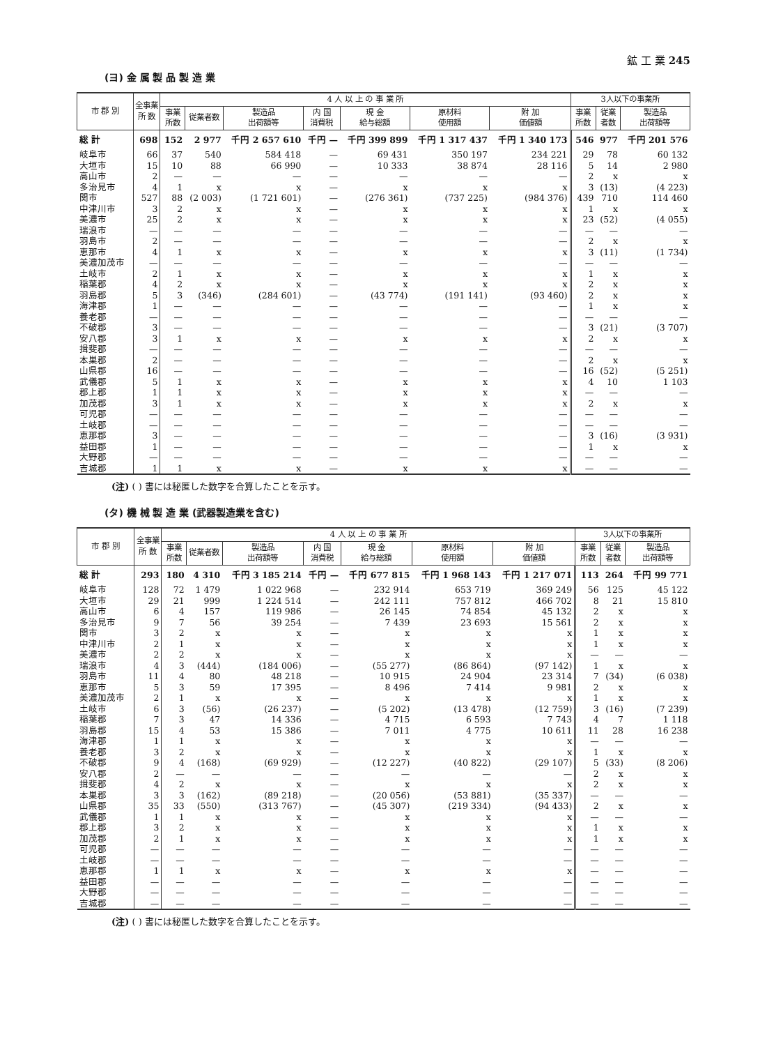鉱 工 業 245
(ヨ) 金 属 製 品 製 造 業
| 市 郡 別 | 全事業 所 数 | 4 人 以 上 の 事 業 所 | | | | | | | 3人以下の事業所 | | |
| --- | --- | --- | --- | --- | --- | --- | --- | --- | --- | --- | --- |
| | | 事業 所数 | 従業者数 | 製造品 出荷額等 | 内 国 消費税 | 現 金 給与総額 | 原材料 使用額 | 附 加 価値額 | 事業 所数 | 従業 者数 | 製造品 出荷額等 |
| 総 計 | 698 | 152 | 2 977 | 千円 2 657 610 | 千円 — | 千円 399 899 | 千円 1 317 437 | 千円 1 340 173 | 546 | 977 | 千円 201 576 |
| 岐阜市 | 66 | 37 | 540 | 584 418 | — | 69 431 | 350 197 | 234 221 | 29 | 78 | 60 132 |
| 大垣市 | 15 | 10 | 88 | 66 990 | — | 10 333 | 38 874 | 28 116 | 5 | 14 | 2 980 |
| 高山市 | 2 | — | — | — | — | — | — | — | 2 | x | x |
| 多治見市 | 4 | 1 | x | x | — | x | x | x | 3 | (13) | (4 223) |
| 関市 | 527 | 88 | (2 003) | (1 721 601) | — | (276 361) | (737 225) | (984 376) | 439 | 710 | 114 460 |
| 中津川市 | 3 | 2 | x | x | — | x | x | x | 1 | x | x |
| 美濃市 | 25 | 2 | x | x | — | x | x | x | 23 | (52) | (4 055) |
| 瑞浪市 | — | — | — | — | — | — | — | — | — | — | — |
| 羽島市 | 2 | — | — | — | — | — | — | — | 2 | x | x |
| 恵那市 | 4 | 1 | x | x | — | x | x | x | 3 | (11) | (1 734) |
| 美濃加茂市 | — | — | — | — | — | — | — | — | — | — | — |
| 土岐市 | 2 | 1 | x | x | — | x | x | x | 1 | x | x |
| 稲葉郡 | 4 | 2 | x | x | — | x | x | x | 2 | x | x |
| 羽島郡 | 5 | 3 | (346) | (284 601) | — | (43 774) | (191 141) | (93 460) | 2 | x | x |
| 海津郡 | 1 | — | — | — | — | — | — | — | 1 | x | x |
| 養老郡 | — | — | — | — | — | — | — | — | — | — | — |
| 不破郡 | 3 | — | — | — | — | — | — | — | 3 | (21) | (3 707) |
| 安八郡 | 3 | 1 | x | x | — | x | x | x | 2 | x | x |
| 揖斐郡 | — | — | — | — | — | — | — | — | — | — | — |
| 本巣郡 | 2 | — | — | — | — | — | — | — | 2 | x | x |
| 山県郡 | 16 | — | — | — | — | — | — | — | 16 | (52) | (5 251) |
| 武儀郡 | 5 | 1 | x | x | — | x | x | x | 4 | 10 | 1 103 |
| 郡上郡 | 1 | 1 | x | x | — | x | x | x | — | — | — |
| 加茂郡 | 3 | 1 | x | x | — | x | x | x | 2 | x | x |
| 可児郡 | — | — | — | — | — | — | — | — | — | — | — |
| 土岐郡 | — | — | — | — | — | — | — | — | — | — | — |
| 恵那郡 | 3 | — | — | — | — | — | — | — | 3 | (16) | (3 931) |
| 益田郡 | 1 | — | — | — | — | — | — | — | 1 | x | x |
| 大野郡 | — | — | — | — | — | — | — | — | — | — | — |
| 吉城郡 | 1 | 1 | x | x | — | x | x | x | — | — | — |
(注) ( ) 書には秘匿した数字を合算したことを示す。
(タ) 機 械 製 造 業 (武器製造業を含む)
| 市 郡 別 | 全事業 所 数 | 4 人 以 上 の 事 業 所 | | | | | | | 3人以下の事業所 | | |
| --- | --- | --- | --- | --- | --- | --- | --- | --- | --- | --- | --- |
| | | 事業 所数 | 従業者数 | 製造品 出荷額等 | 内 国 消費税 | 現 金 給与総額 | 原材料 使用額 | 附 加 価値額 | 事業 所数 | 従業 者数 | 製造品 出荷額等 |
| 総 計 | 293 | 180 | 4 310 | 千円 3 185 214 | 千円 — | 千円 677 815 | 千円 1 968 143 | 千円 1 217 071 | 113 | 264 | 千円 99 771 |
| 岐阜市 | 128 | 72 | 1 479 | 1 022 968 | — | 232 914 | 653 719 | 369 249 | 56 | 125 | 45 122 |
| 大垣市 | 29 | 21 | 999 | 1 224 514 | — | 242 111 | 757 812 | 466 702 | 8 | 21 | 15 810 |
| 高山市 | 6 | 4 | 157 | 119 986 | — | 26 145 | 74 854 | 45 132 | 2 | x | x |
| 多治見市 | 9 | 7 | 56 | 39 254 | — | 7 439 | 23 693 | 15 561 | 2 | x | x |
| 関市 | 3 | 2 | x | x | — | x | x | x | 1 | x | x |
| 中津川市 | 2 | 1 | x | x | — | x | x | x | 1 | x | x |
| 美濃市 | 2 | 2 | x | x | — | x | x | x | — | — | — |
| 瑞浪市 | 4 | 3 | (444) | (184 006) | — | (55 277) | (86 864) | (97 142) | 1 | x | x |
| 羽島市 | 11 | 4 | 80 | 48 218 | — | 10 915 | 24 904 | 23 314 | 7 | (34) | (6 038) |
| 恵那市 | 5 | 3 | 59 | 17 395 | — | 8 496 | 7 414 | 9 981 | 2 | x | x |
| 美濃加茂市 | 2 | 1 | x | x | — | x | x | x | 1 | x | x |
| 土岐市 | 6 | 3 | (56) | (26 237) | — | (5 202) | (13 478) | (12 759) | 3 | (16) | (7 239) |
| 稲葉郡 | 7 | 3 | 47 | 14 336 | — | 4 715 | 6 593 | 7 743 | 4 | 7 | 1 118 |
| 羽島郡 | 15 | 4 | 53 | 15 386 | — | 7 011 | 4 775 | 10 611 | 11 | 28 | 16 238 |
| 海津郡 | 1 | 1 | x | x | — | x | x | x | — | — | — |
| 養老郡 | 3 | 2 | x | x | — | x | x | x | 1 | x | x |
| 不破郡 | 9 | 4 | (168) | (69 929) | — | (12 227) | (40 822) | (29 107) | 5 | (33) | (8 206) |
| 安八郡 | 2 | — | — | — | — | — | — | — | 2 | x | x |
| 揖斐郡 | 4 | 2 | x | x | — | x | x | x | 2 | x | x |
| 本巣郡 | 3 | 3 | (162) | (89 218) | — | (20 056) | (53 881) | (35 337) | — | — | — |
| 山県郡 | 35 | 33 | (550) | (313 767) | — | (45 307) | (219 334) | (94 433) | 2 | x | x |
| 武儀郡 | 1 | 1 | x | x | — | x | x | x | — | — | — |
| 郡上郡 | 3 | 2 | x | x | — | x | x | x | 1 | x | x |
| 加茂郡 | 2 | 1 | x | x | — | x | x | x | 1 | x | x |
| 可児郡 | — | — | — | — | — | — | — | — | — | — | — |
| 土岐郡 | — | — | — | — | — | — | — | — | — | — | — |
| 恵那郡 | 1 | 1 | x | x | — | x | x | x | — | — | — |
| 益田郡 | — | — | — | — | — | — | — | — | — | — | — |
| 大野郡 | — | — | — | — | — | — | — | — | — | — | — |
| 吉城郡 | — | — | — | — | — | — | — | — | — | — | — |
(注) ( ) 書には秘匿した数字を合算したことを示す。